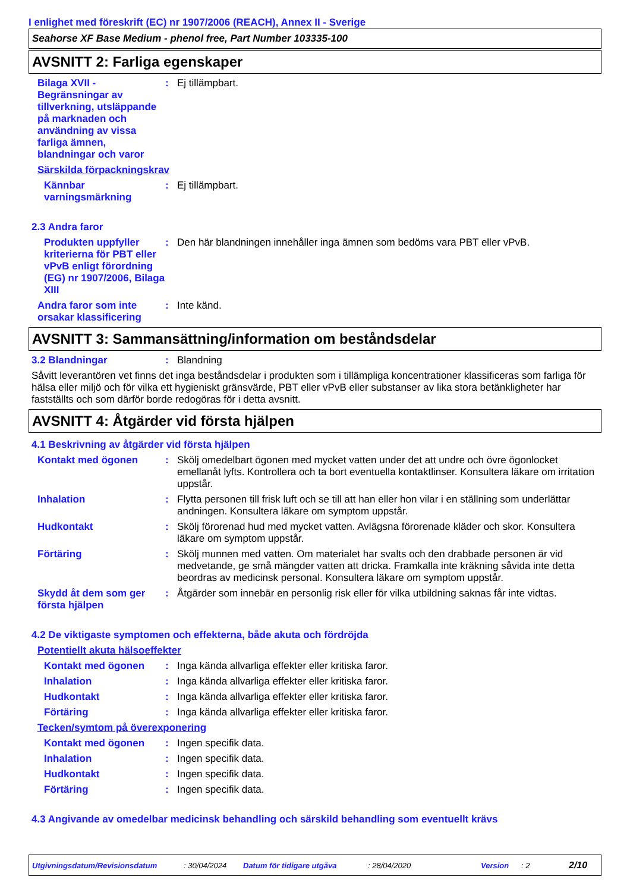I enlighet med föreskrift (EC) nr 1907/2006 (REACH), Annex II - Sverige
Seahorse XF Base Medium - phenol free, Part Number 103335-100
AVSNITT 2: Farliga egenskaper
Bilaga XVII - Begränsningar av tillverkning, utsläppande på marknaden och användning av vissa farliga ämnen, blandningar och varor
:
Ej tillämpbart.
Särskilda förpackningskrav
Kännbar varningsmärkning
:
Ej tillämpbart.
2.3 Andra faror
Produkten uppfyller kriterierna för PBT eller vPvB enligt förordning (EG) nr 1907/2006, Bilaga XIII
:
Den här blandningen innehåller inga ämnen som bedöms vara PBT eller vPvB.
Andra faror som inte orsakar klassificering
:
Inte känd.
AVSNITT 3: Sammansättning/information om beståndsdelar
3.2 Blandningar :
Blandning
Såvitt leverantören vet finns det inga beståndsdelar i produkten som i tillämpliga koncentrationer klassificeras som farliga för hälsa eller miljö och för vilka ett hygieniskt gränsvärde, PBT eller vPvB eller substanser av lika stora betänkligheter har fastställts och som därför borde redogöras för i detta avsnitt.
AVSNITT 4: Åtgärder vid första hjälpen
4.1 Beskrivning av åtgärder vid första hjälpen
Kontakt med ögonen :
Skölj omedelbart ögonen med mycket vatten under det att undre och övre ögonlocket emellanåt lyfts. Kontrollera och ta bort eventuella kontaktlinser. Konsultera läkare om irritation uppstår.
Inhalation :
Flytta personen till frisk luft och se till att han eller hon vilar i en ställning som underlättar andningen. Konsultera läkare om symptom uppstår.
Hudkontakt :
Skölj förorenad hud med mycket vatten. Avlägsna förorenade kläder och skor. Konsultera läkare om symptom uppstår.
Förtäring :
Skölj munnen med vatten. Om materialet har svalts och den drabbade personen är vid medvetande, ge små mängder vatten att dricka. Framkalla inte kräkning såvida inte detta beordras av medicinsk personal. Konsultera läkare om symptom uppstår.
Skydd åt dem som ger första hjälpen
:
Åtgärder som innebär en personlig risk eller för vilka utbildning saknas får inte vidtas.
4.2 De viktigaste symptomen och effekterna, både akuta och fördröjda
Potentiellt akuta hälsoeffekter
Kontakt med ögonen :
Inga kända allvarliga effekter eller kritiska faror.
Inhalation :
Inga kända allvarliga effekter eller kritiska faror.
Hudkontakt :
Inga kända allvarliga effekter eller kritiska faror.
Förtäring :
Inga kända allvarliga effekter eller kritiska faror.
Tecken/symtom på överexponering
Kontakt med ögonen :
Ingen specifik data.
Inhalation :
Ingen specifik data.
Hudkontakt :
Ingen specifik data.
Förtäring :
Ingen specifik data.
4.3 Angivande av omedelbar medicinsk behandling och särskild behandling som eventuellt krävs
Utgivningsdatum/Revisionsdatum: 30/04/2024 Datum för tidigare utgåva: 28/04/2020 Version: 2 2/10